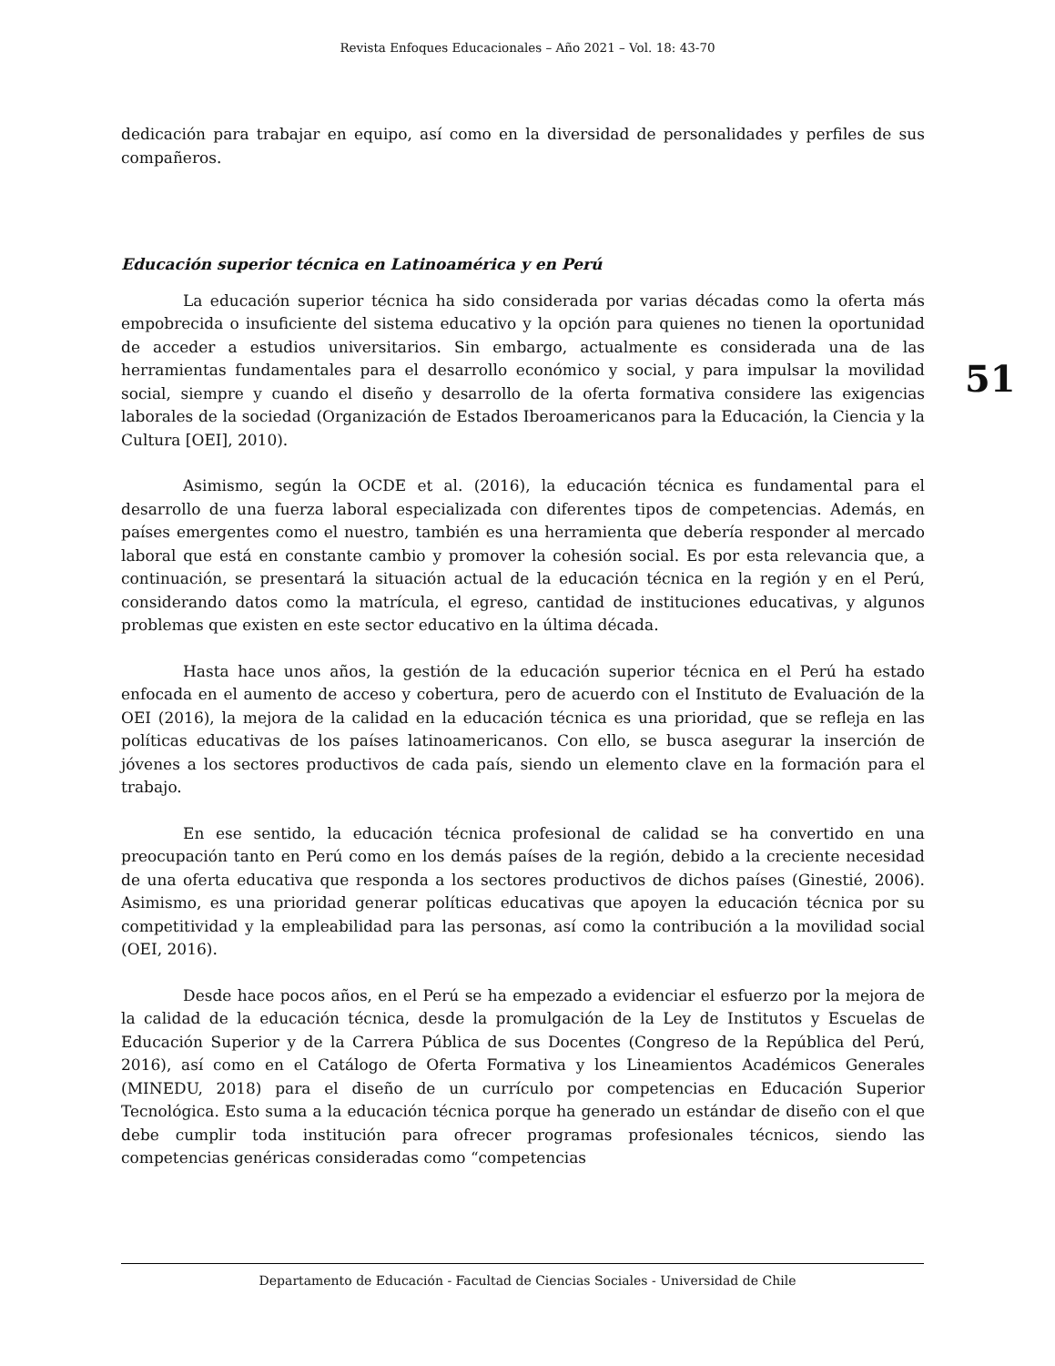Revista Enfoques Educacionales – Año 2021 – Vol. 18: 43-70
dedicación para trabajar en equipo, así como en la diversidad de personalidades y perfiles de sus compañeros.
Educación superior técnica en Latinoamérica y en Perú
La educación superior técnica ha sido considerada por varias décadas como la oferta más empobrecida o insuficiente del sistema educativo y la opción para quienes no tienen la oportunidad de acceder a estudios universitarios. Sin embargo, actualmente es considerada una de las herramientas fundamentales para el desarrollo económico y social, y para impulsar la movilidad social, siempre y cuando el diseño y desarrollo de la oferta formativa considere las exigencias laborales de la sociedad (Organización de Estados Iberoamericanos para la Educación, la Ciencia y la Cultura [OEI], 2010).
Asimismo, según la OCDE et al. (2016), la educación técnica es fundamental para el desarrollo de una fuerza laboral especializada con diferentes tipos de competencias. Además, en países emergentes como el nuestro, también es una herramienta que debería responder al mercado laboral que está en constante cambio y promover la cohesión social. Es por esta relevancia que, a continuación, se presentará la situación actual de la educación técnica en la región y en el Perú, considerando datos como la matrícula, el egreso, cantidad de instituciones educativas, y algunos problemas que existen en este sector educativo en la última década.
Hasta hace unos años, la gestión de la educación superior técnica en el Perú ha estado enfocada en el aumento de acceso y cobertura, pero de acuerdo con el Instituto de Evaluación de la OEI (2016), la mejora de la calidad en la educación técnica es una prioridad, que se refleja en las políticas educativas de los países latinoamericanos. Con ello, se busca asegurar la inserción de jóvenes a los sectores productivos de cada país, siendo un elemento clave en la formación para el trabajo.
En ese sentido, la educación técnica profesional de calidad se ha convertido en una preocupación tanto en Perú como en los demás países de la región, debido a la creciente necesidad de una oferta educativa que responda a los sectores productivos de dichos países (Ginestié, 2006). Asimismo, es una prioridad generar políticas educativas que apoyen la educación técnica por su competitividad y la empleabilidad para las personas, así como la contribución a la movilidad social (OEI, 2016).
Desde hace pocos años, en el Perú se ha empezado a evidenciar el esfuerzo por la mejora de la calidad de la educación técnica, desde la promulgación de la Ley de Institutos y Escuelas de Educación Superior y de la Carrera Pública de sus Docentes (Congreso de la República del Perú, 2016), así como en el Catálogo de Oferta Formativa y los Lineamientos Académicos Generales (MINEDU, 2018) para el diseño de un currículo por competencias en Educación Superior Tecnológica. Esto suma a la educación técnica porque ha generado un estándar de diseño con el que debe cumplir toda institución para ofrecer programas profesionales técnicos, siendo las competencias genéricas consideradas como “competencias
51
Departamento de Educación - Facultad de Ciencias Sociales - Universidad de Chile